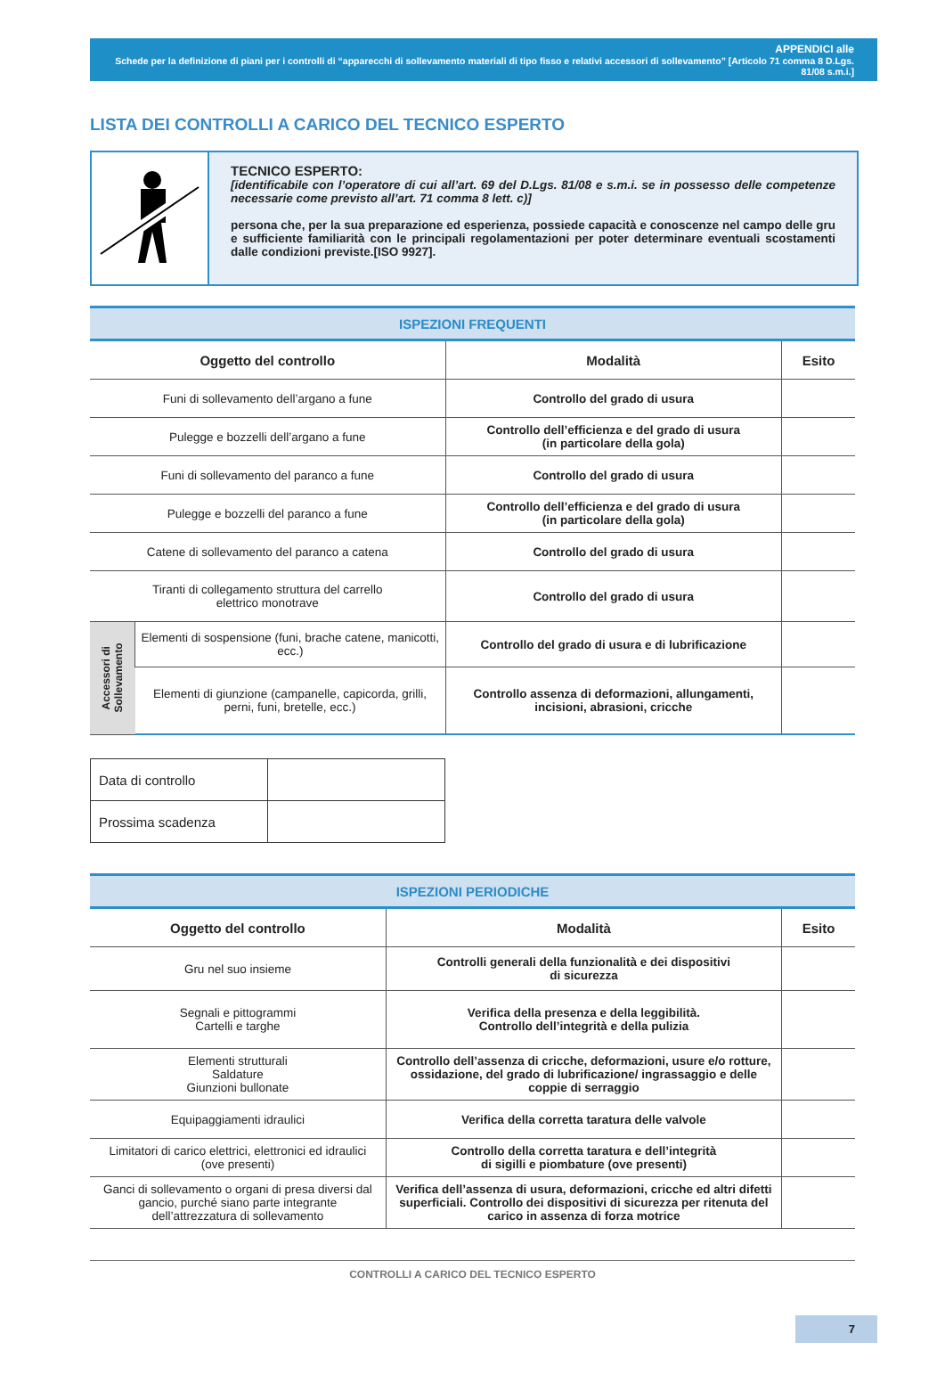APPENDICI alle
Schede per la definizione di piani per i controlli di “apparecchi di sollevamento materiali di tipo fisso e relativi accessori di sollevamento” [Articolo 71 comma 8 D.Lgs. 81/08 s.m.i.]
LISTA DEI CONTROLLI A CARICO DEL TECNICO ESPERTO
TECNICO ESPERTO:
[identificabile con l’operatore di cui all’art. 69 del D.Lgs. 81/08 e s.m.i. se in possesso delle competenze necessarie come previsto all’art. 71 comma 8 lett. c)]
persona che, per la sua preparazione ed esperienza, possiede capacità e conoscenze nel campo delle gru e sufficiente familiarità con le principali regolamentazioni per poter determinare eventuali scostamenti dalle condizioni previste.[ISO 9927].
| ISPEZIONI FREQUENTI | | | |
| --- | --- | --- | --- |
| Oggetto del controllo | | Modalità | Esito |
| Funi di sollevamento dell’argano a fune | | Controllo del grado di usura | |
| Pulegge e bozzelli dell’argano a fune | | Controllo dell’efficienza e del grado di usura (in particolare della gola) | |
| Funi di sollevamento del paranco a fune | | Controllo del grado di usura | |
| Pulegge e bozzelli del paranco a fune | | Controllo dell’efficienza e del grado di usura (in particolare della gola) | |
| Catene di sollevamento del paranco a catena | | Controllo del grado di usura | |
| Tiranti di collegamento struttura del carrello elettrico monotrave | | Controllo del grado di usura | |
| Accessori di Sollevamento | Elementi di sospensione (funi, brache catene, manicotti, ecc.) | Controllo del grado di usura e di lubrificazione | |
| | Elementi di giunzione (campanelle, capicorda, grilli, perni, funi, bretelle, ecc.) | Controllo assenza di deformazioni, allungamenti, incisioni, abrasioni, cricche | |
| Data di controllo | |
| Prossima scadenza | |
| ISPEZIONI PERIODICHE | | |
| --- | --- | --- |
| Oggetto del controllo | Modalità | Esito |
| Gru nel suo insieme | Controlli generali della funzionalità e dei dispositivi di sicurezza | |
| Segnali e pittogrammi Cartelli e targhe | Verifica della presenza e della leggibilità. Controllo dell’integrità e della pulizia | |
| Elementi strutturali Saldature Giunzioni bullonate | Controllo dell’assenza di cricche, deformazioni, usure e/o rotture, ossidazione, del grado di lubrificazione/ ingrassaggio e delle coppie di serraggio | |
| Equipaggiamenti idraulici | Verifica della corretta taratura delle valvole | |
| Limitatori di carico elettrici, elettronici ed idraulici (ove presenti) | Controllo della corretta taratura e dell’integrità di sigilli e piombature (ove presenti) | |
| Ganci di sollevamento o organi di presa diversi dal gancio, purché siano parte integrante dell’attrezzatura di sollevamento | Verifica dell’assenza di usura, deformazioni, cricche ed altri difetti superficiali. Controllo dei dispositivi di sicurezza per ritenuta del carico in assenza di forza motrice | |
CONTROLLI A CARICO DEL TECNICO ESPERTO
7